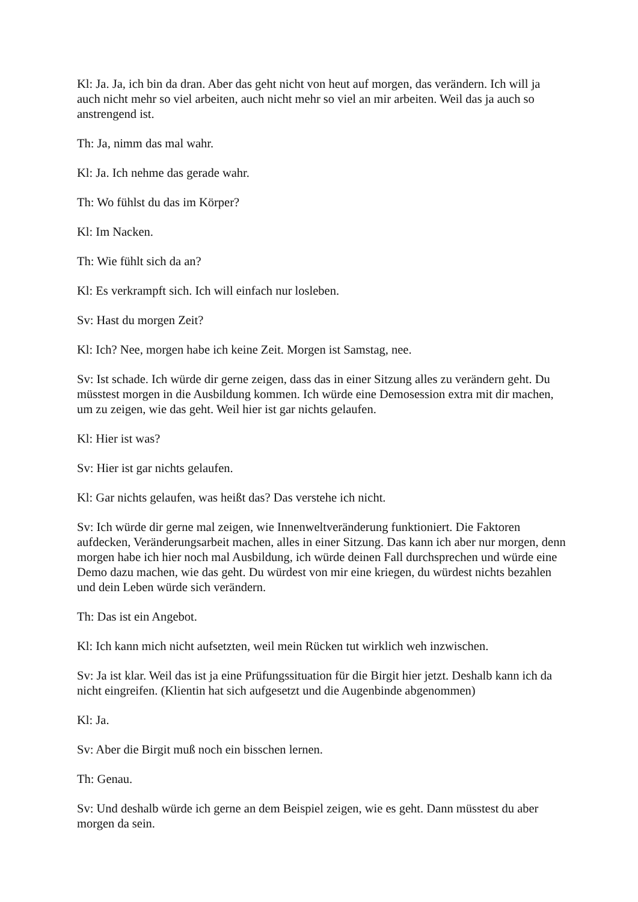Kl: Ja. Ja, ich bin da dran. Aber das geht nicht von heut auf morgen, das verändern. Ich will ja auch nicht mehr so viel arbeiten, auch nicht mehr so viel an mir arbeiten. Weil das ja auch so anstrengend ist.
Th: Ja, nimm das mal wahr.
Kl: Ja. Ich nehme das gerade wahr.
Th: Wo fühlst du das im Körper?
Kl: Im Nacken.
Th: Wie fühlt sich da an?
Kl: Es verkrampft sich. Ich will einfach nur losleben.
Sv: Hast du morgen Zeit?
Kl: Ich? Nee, morgen habe ich keine Zeit. Morgen ist Samstag, nee.
Sv: Ist schade. Ich würde dir gerne zeigen, dass das in einer Sitzung alles zu verändern geht. Du müsstest morgen in die Ausbildung kommen. Ich würde eine Demosession extra mit dir machen, um zu zeigen, wie das geht. Weil hier ist gar nichts gelaufen.
Kl: Hier ist was?
Sv: Hier ist gar nichts gelaufen.
Kl: Gar nichts gelaufen, was heißt das? Das verstehe ich nicht.
Sv: Ich würde dir gerne mal zeigen, wie Innenweltveränderung funktioniert. Die Faktoren aufdecken, Veränderungsarbeit machen, alles in einer Sitzung. Das kann ich aber nur morgen, denn morgen habe ich hier noch mal Ausbildung, ich würde deinen Fall durchsprechen und würde eine Demo dazu machen, wie das geht. Du würdest von mir eine kriegen, du würdest nichts bezahlen und dein Leben würde sich verändern.
Th: Das ist ein Angebot.
Kl: Ich kann mich nicht aufsetzten, weil mein Rücken tut wirklich weh inzwischen.
Sv: Ja ist klar. Weil das ist ja eine Prüfungssituation für die Birgit hier jetzt. Deshalb kann ich da nicht eingreifen. (Klientin hat sich aufgesetzt und die Augenbinde abgenommen)
Kl: Ja.
Sv: Aber die Birgit muß noch ein bisschen lernen.
Th: Genau.
Sv: Und deshalb würde ich gerne an dem Beispiel zeigen, wie es geht. Dann müsstest du aber morgen da sein.